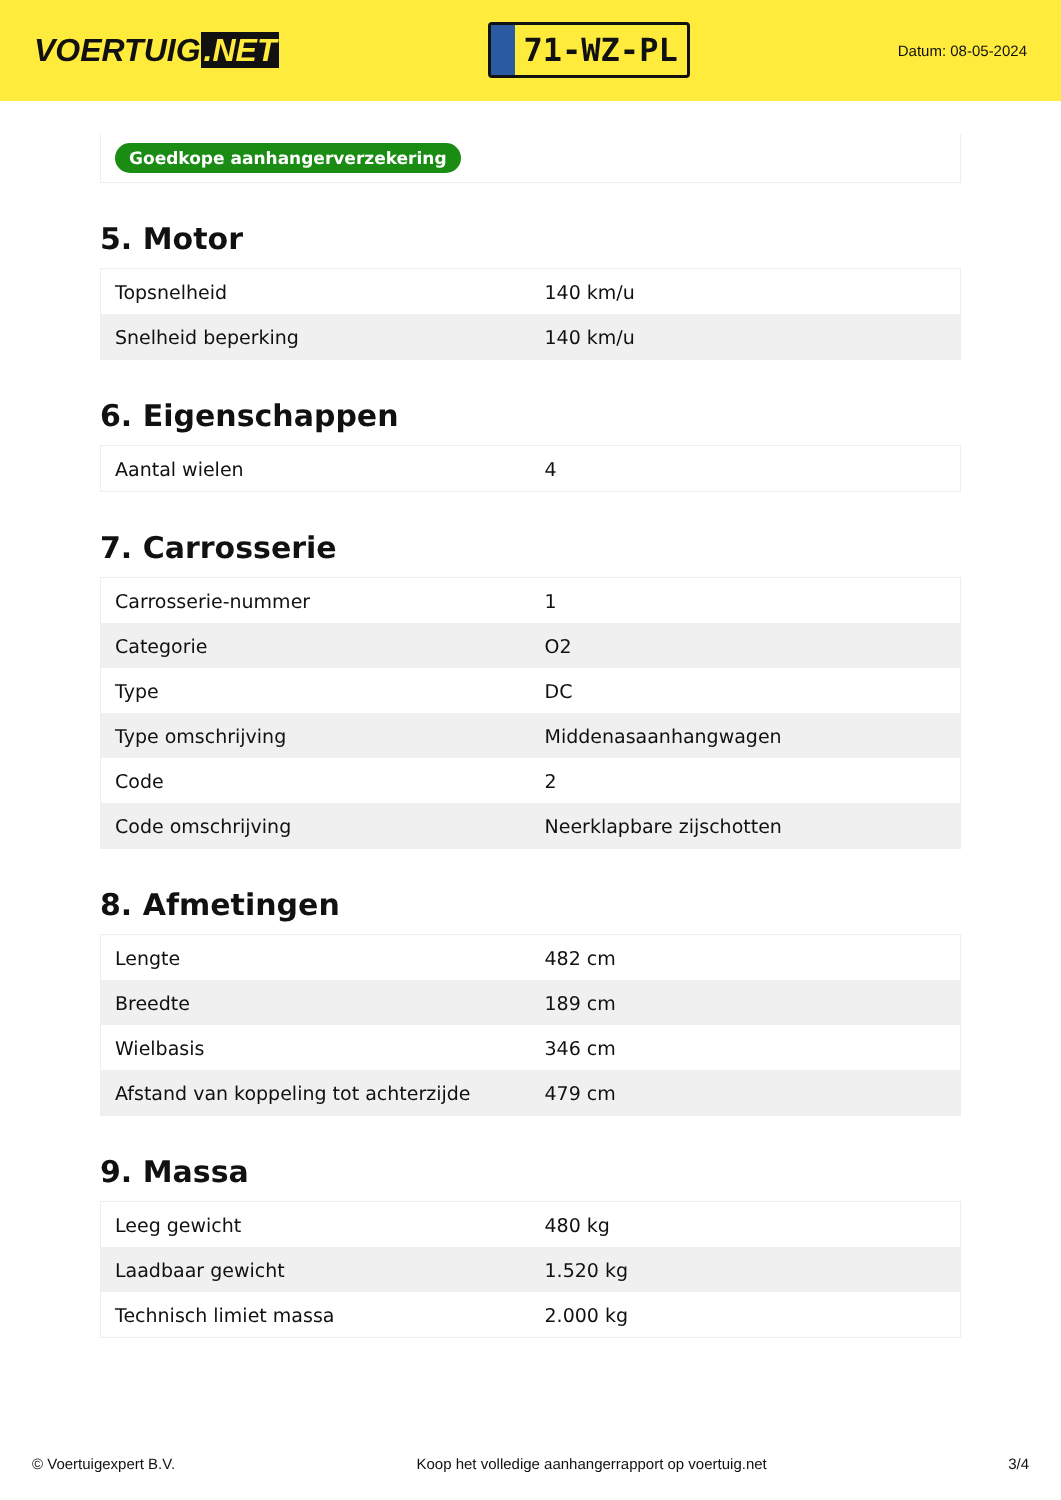VOERTUIG.NET
71-WZ-PL
Datum: 08-05-2024
Goedkope aanhangerverzekering
5. Motor
| Topsnelheid | 140 km/u |
| Snelheid beperking | 140 km/u |
6. Eigenschappen
| Aantal wielen | 4 |
7. Carrosserie
| Carrosserie-nummer | 1 |
| Categorie | O2 |
| Type | DC |
| Type omschrijving | Middenasaanhangwagen |
| Code | 2 |
| Code omschrijving | Neerklapbare zijschotten |
8. Afmetingen
| Lengte | 482 cm |
| Breedte | 189 cm |
| Wielbasis | 346 cm |
| Afstand van koppeling tot achterzijde | 479 cm |
9. Massa
| Leeg gewicht | 480 kg |
| Laadbaar gewicht | 1.520 kg |
| Technisch limiet massa | 2.000 kg |
© Voertuigexpert B.V. Koop het volledige aanhangerrapport op voertuig.net 3/4